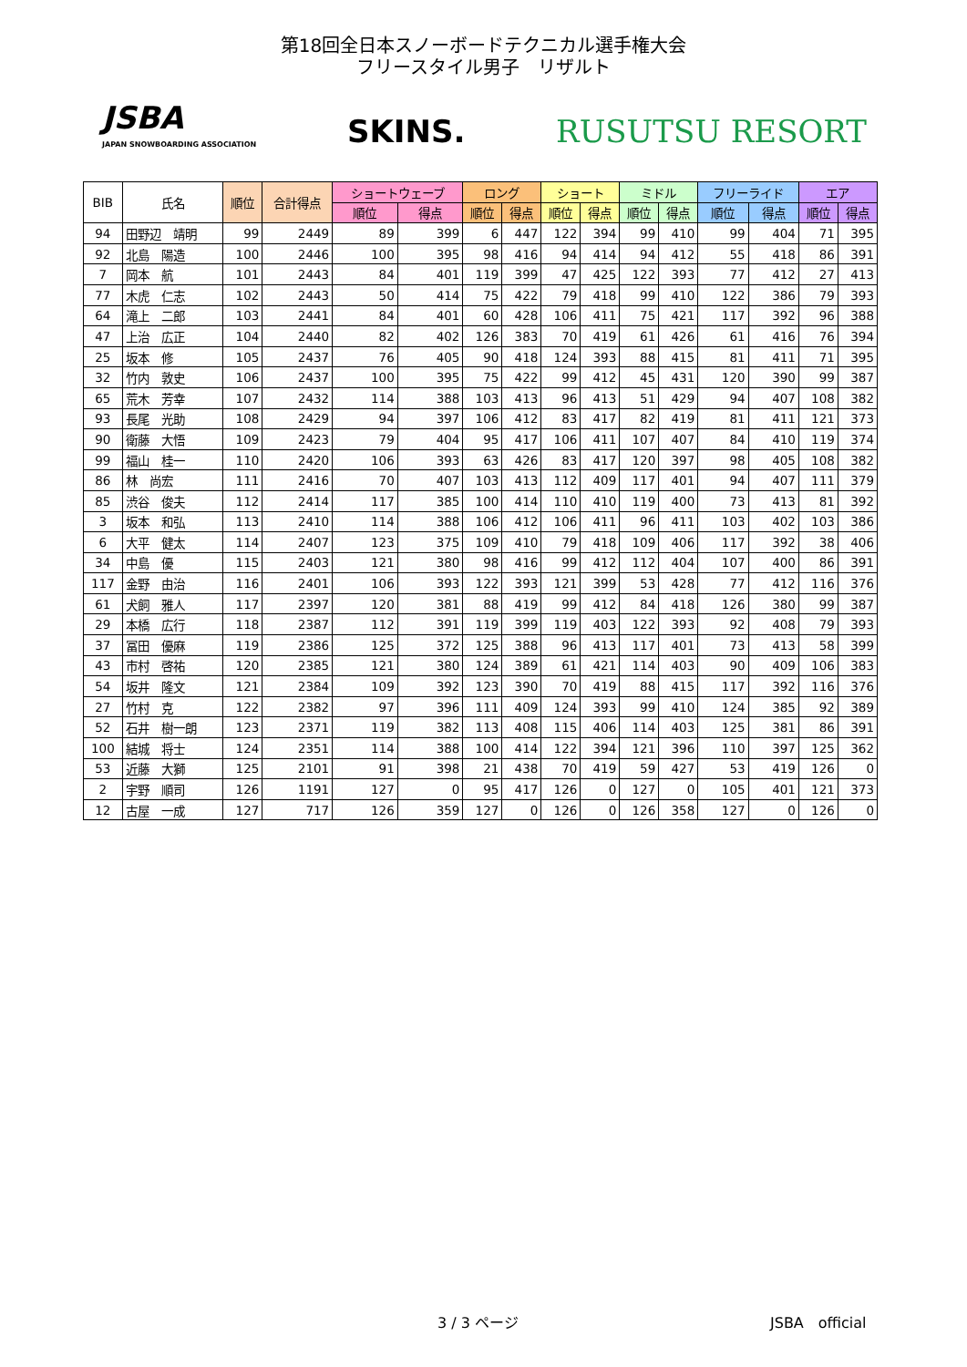第18回全日本スノーボードテクニカル選手権大会
フリースタイル男子　リザルト
JSBA
JAPAN SNOWBOARDING ASSOCIATION
SKINS. RUSUTSU RESORT
| BIB | 氏名 | 順位 | 合計得点 | ショートウェーブ | | ロング | | ショート | | ミドル | | フリーライド | | エア | |
| --- | --- | --- | --- | --- | --- | --- | --- | --- | --- | --- | --- | --- | --- | --- | --- |
| | | | | 順位 | 得点 | 順位 | 得点 | 順位 | 得点 | 順位 | 得点 | 順位 | 得点 | 順位 | 得点 |
| 94 | 田野辺 靖明 | 99 | 2449 | 89 | 399 | 6 | 447 | 122 | 394 | 99 | 410 | 99 | 404 | 71 | 395 |
| 92 | 北島 陽造 | 100 | 2446 | 100 | 395 | 98 | 416 | 94 | 414 | 94 | 412 | 55 | 418 | 86 | 391 |
| 7 | 岡本 航 | 101 | 2443 | 84 | 401 | 119 | 399 | 47 | 425 | 122 | 393 | 77 | 412 | 27 | 413 |
| 77 | 木虎 仁志 | 102 | 2443 | 50 | 414 | 75 | 422 | 79 | 418 | 99 | 410 | 122 | 386 | 79 | 393 |
| 64 | 滝上 二郎 | 103 | 2441 | 84 | 401 | 60 | 428 | 106 | 411 | 75 | 421 | 117 | 392 | 96 | 388 |
| 47 | 上治 広正 | 104 | 2440 | 82 | 402 | 126 | 383 | 70 | 419 | 61 | 426 | 61 | 416 | 76 | 394 |
| 25 | 坂本 修 | 105 | 2437 | 76 | 405 | 90 | 418 | 124 | 393 | 88 | 415 | 81 | 411 | 71 | 395 |
| 32 | 竹内 敦史 | 106 | 2437 | 100 | 395 | 75 | 422 | 99 | 412 | 45 | 431 | 120 | 390 | 99 | 387 |
| 65 | 荒木 芳幸 | 107 | 2432 | 114 | 388 | 103 | 413 | 96 | 413 | 51 | 429 | 94 | 407 | 108 | 382 |
| 93 | 長尾 光助 | 108 | 2429 | 94 | 397 | 106 | 412 | 83 | 417 | 82 | 419 | 81 | 411 | 121 | 373 |
| 90 | 衛藤 大悟 | 109 | 2423 | 79 | 404 | 95 | 417 | 106 | 411 | 107 | 407 | 84 | 410 | 119 | 374 |
| 99 | 福山 桂一 | 110 | 2420 | 106 | 393 | 63 | 426 | 83 | 417 | 120 | 397 | 98 | 405 | 108 | 382 |
| 86 | 林 尚宏 | 111 | 2416 | 70 | 407 | 103 | 413 | 112 | 409 | 117 | 401 | 94 | 407 | 111 | 379 |
| 85 | 渋谷 俊夫 | 112 | 2414 | 117 | 385 | 100 | 414 | 110 | 410 | 119 | 400 | 73 | 413 | 81 | 392 |
| 3 | 坂本 和弘 | 113 | 2410 | 114 | 388 | 106 | 412 | 106 | 411 | 96 | 411 | 103 | 402 | 103 | 386 |
| 6 | 大平 健太 | 114 | 2407 | 123 | 375 | 109 | 410 | 79 | 418 | 109 | 406 | 117 | 392 | 38 | 406 |
| 34 | 中島 優 | 115 | 2403 | 121 | 380 | 98 | 416 | 99 | 412 | 112 | 404 | 107 | 400 | 86 | 391 |
| 117 | 金野 由治 | 116 | 2401 | 106 | 393 | 122 | 393 | 121 | 399 | 53 | 428 | 77 | 412 | 116 | 376 |
| 61 | 犬飼 雅人 | 117 | 2397 | 120 | 381 | 88 | 419 | 99 | 412 | 84 | 418 | 126 | 380 | 99 | 387 |
| 29 | 本橋 広行 | 118 | 2387 | 112 | 391 | 119 | 399 | 119 | 403 | 122 | 393 | 92 | 408 | 79 | 393 |
| 37 | 冨田 優麻 | 119 | 2386 | 125 | 372 | 125 | 388 | 96 | 413 | 117 | 401 | 73 | 413 | 58 | 399 |
| 43 | 市村 啓祐 | 120 | 2385 | 121 | 380 | 124 | 389 | 61 | 421 | 114 | 403 | 90 | 409 | 106 | 383 |
| 54 | 坂井 隆文 | 121 | 2384 | 109 | 392 | 123 | 390 | 70 | 419 | 88 | 415 | 117 | 392 | 116 | 376 |
| 27 | 竹村 克 | 122 | 2382 | 97 | 396 | 111 | 409 | 124 | 393 | 99 | 410 | 124 | 385 | 92 | 389 |
| 52 | 石井 樹一朗 | 123 | 2371 | 119 | 382 | 113 | 408 | 115 | 406 | 114 | 403 | 125 | 381 | 86 | 391 |
| 100 | 結城 将士 | 124 | 2351 | 114 | 388 | 100 | 414 | 122 | 394 | 121 | 396 | 110 | 397 | 125 | 362 |
| 53 | 近藤 大獅 | 125 | 2101 | 91 | 398 | 21 | 438 | 70 | 419 | 59 | 427 | 53 | 419 | 126 | 0 |
| 2 | 宇野 順司 | 126 | 1191 | 127 | 0 | 95 | 417 | 126 | 0 | 127 | 0 | 105 | 401 | 121 | 373 |
| 12 | 古屋 一成 | 127 | 717 | 126 | 359 | 127 | 0 | 126 | 0 | 126 | 358 | 127 | 0 | 126 | 0 |
3 / 3 ページ JSBA　official